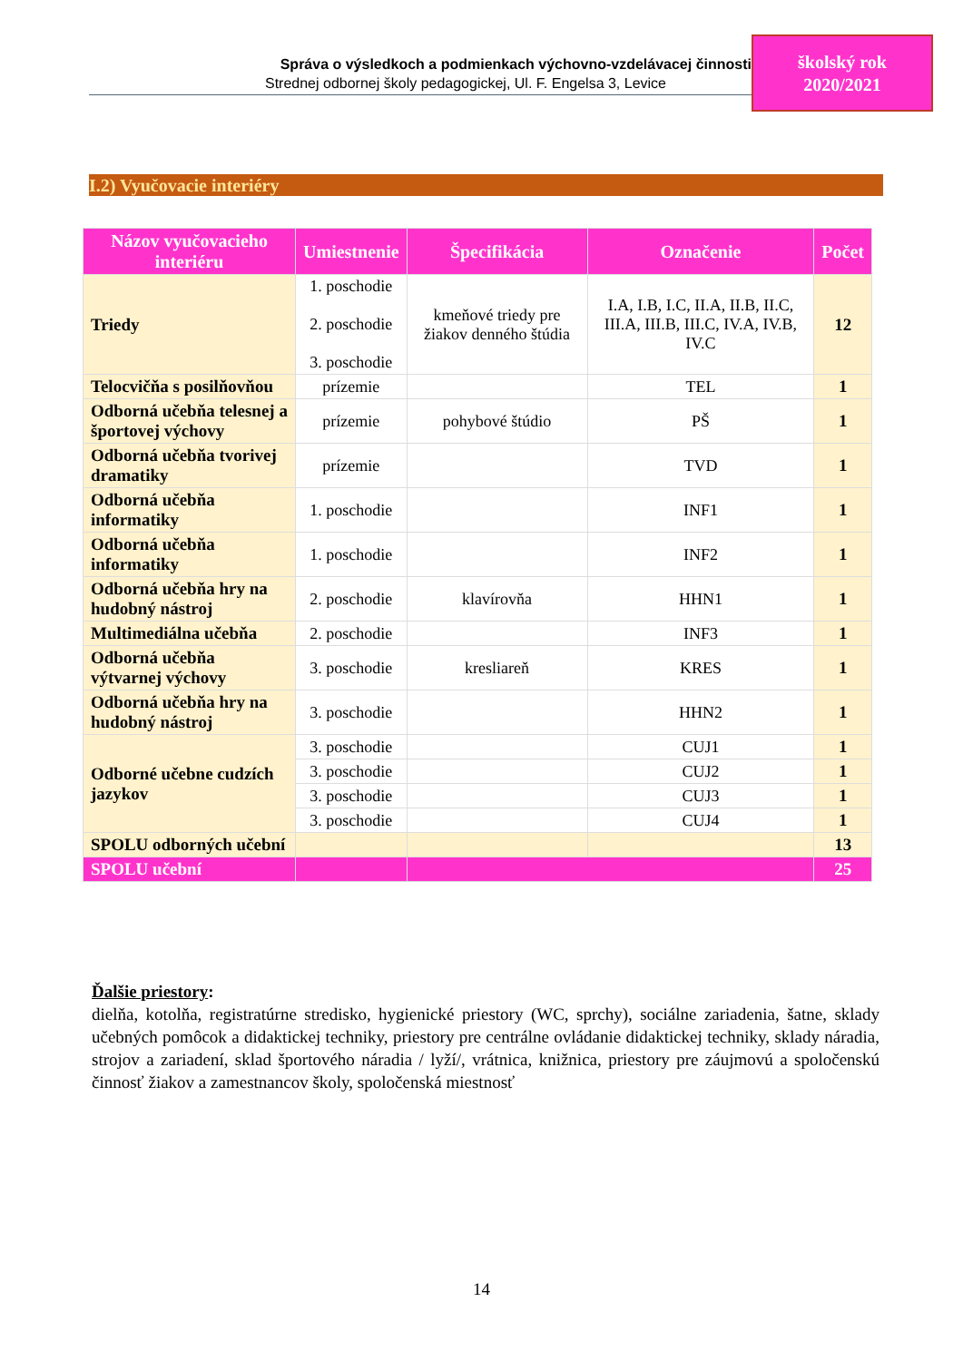Správa o výsledkoch a podmienkach výchovno-vzdelávacej činnosti
Strednej odbornej školy pedagogickej, Ul. F. Engelsa 3, Levice
školský rok
2020/2021
I.2) Vyučovacie interiéry
| Názov vyučovacieho interiéru | Umiestnenie | Špecifikácia | Označenie | Počet |
| --- | --- | --- | --- | --- |
| Triedy | 1. poschodie 2. poschodie 3. poschodie | kmeňové triedy pre žiakov denného štúdia | I.A, I.B, I.C, II.A, II.B, II.C, III.A, III.B, III.C, IV.A, IV.B, IV.C | 12 |
| Telocvičňa s posilňovňou | prízemie | | TEL | 1 |
| Odborná učebňa telesnej a športovej výchovy | prízemie | pohybové štúdio | PŠ | 1 |
| Odborná učebňa tvorivej dramatiky | prízemie | | TVD | 1 |
| Odborná učebňa informatiky | 1. poschodie | | INF1 | 1 |
| Odborná učebňa informatiky | 1. poschodie | | INF2 | 1 |
| Odborná učebňa hry na hudobný nástroj | 2. poschodie | klavírovňa | HHN1 | 1 |
| Multimediálna učebňa | 2. poschodie | | INF3 | 1 |
| Odborná učebňa výtvarnej výchovy | 3. poschodie | kresliareň | KRES | 1 |
| Odborná učebňa hry na hudobný nástroj | 3. poschodie | | HHN2 | 1 |
| Odborné učebne cudzích jazykov | 3. poschodie | | CUJ1 | 1 |
| | 3. poschodie | | CUJ2 | 1 |
| | 3. poschodie | | CUJ3 | 1 |
| | 3. poschodie | | CUJ4 | 1 |
| SPOLU odborných učební | | | | 13 |
| SPOLU učební | | | | 25 |
Ďalšie priestory:
dielňa, kotolňa, registratúrne stredisko, hygienické priestory (WC, sprchy), sociálne zariadenia, šatne, sklady učebných pomôcok a didaktickej techniky, priestory pre centrálne ovládanie didaktickej techniky, sklady náradia, strojov a zariadení, sklad športového náradia / lyží/, vrátnica, knižnica, priestory pre záujmovú a spoločenskú činnosť žiakov a zamestnancov školy, spoločenská miestnosť
14